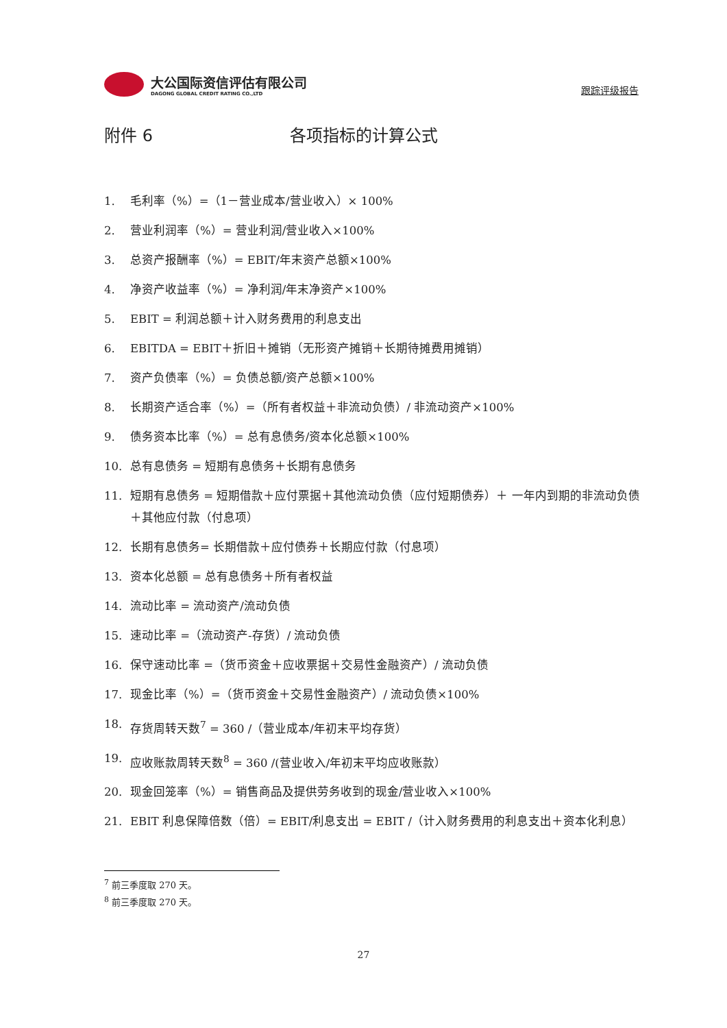大公国际资信评估有限公司
DAGONG GLOBAL CREDIT RATING CO.,LTD
跟踪评级报告
附件 6 各项指标的计算公式
1. 毛利率（%）=（1－营业成本/营业收入）× 100%
2. 营业利润率（%）= 营业利润/营业收入×100%
3. 总资产报酬率（%）= EBIT/年末资产总额×100%
4. 净资产收益率（%）= 净利润/年末净资产×100%
5. EBIT = 利润总额＋计入财务费用的利息支出
6. EBITDA = EBIT＋折旧＋摊销（无形资产摊销＋长期待摊费用摊销）
7. 资产负债率（%）= 负债总额/资产总额×100%
8. 长期资产适合率（%）=（所有者权益＋非流动负债）/ 非流动资产×100%
9. 债务资本比率（%）= 总有息债务/资本化总额×100%
10. 总有息债务 = 短期有息债务＋长期有息债务
11. 短期有息债务 = 短期借款＋应付票据＋其他流动负债（应付短期债券）＋ 一年内到期的非流动负债＋其他应付款（付息项）
12. 长期有息债务= 长期借款＋应付债券＋长期应付款（付息项）
13. 资本化总额 = 总有息债务＋所有者权益
14. 流动比率 = 流动资产/流动负债
15. 速动比率 =（流动资产-存货）/ 流动负债
16. 保守速动比率 =（货币资金＋应收票据＋交易性金融资产）/ 流动负债
17. 现金比率（%）=（货币资金＋交易性金融资产）/ 流动负债×100%
18. 存货周转天数<sup>7</sup> = 360 /（营业成本/年初末平均存货）
19. 应收账款周转天数<sup>8</sup> = 360 /(营业收入/年初末平均应收账款）
20. 现金回笼率（%）= 销售商品及提供劳务收到的现金/营业收入×100%
21. EBIT 利息保障倍数（倍）= EBIT/利息支出 = EBIT /（计入财务费用的利息支出＋资本化利息）
<sup>7</sup> 前三季度取 270 天。
<sup>8</sup> 前三季度取 270 天。
27